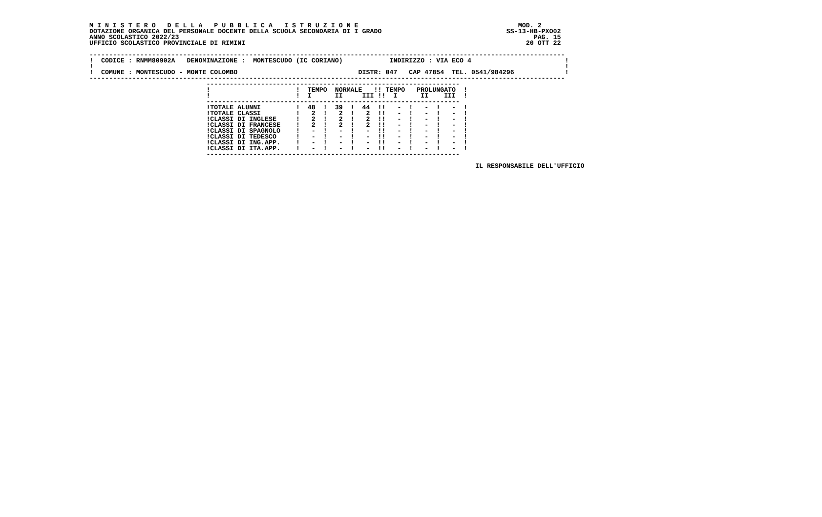M I N I S T E R O   D E L L A   P U B B L I C A   I S T R U Z I O N E                                         MOD. 2
DOTAZIONE ORGANICA DEL PERSONALE DOCENTE DELLA SCUOLA SECONDARIA DI I GRADO                                SS-13-HB-PXO02
ANNO SCOLASTICO 2022/23                                                                                           PAG. 15
UFFICIO SCOLASTICO PROVINCIALE DI RIMINI                                                                        20 OTT 22

--------------------------------------------------------------------------------------------------------------------------
!  CODICE : RNMM80902A   DENOMINAZIONE :  MONTESCUDO (IC CORIANO)            INDIRIZZO : VIA ECO 4                        !
!                                                                                                                         !
!  COMUNE : MONTESCUDO - MONTE COLOMBO                               DISTR: 047   CAP 47854  TEL. 0541/984296             !
--------------------------------------------------------------------------------------------------------------------------
                              -----------------------------------------------------------------
                              !                      !  TEMPO  NORMALE   !! TEMPO   PROLUNGATO  !
                              !                      !  I      II     III !!  I      II    III  !
                              -----------------------------------------------------------------
                              !TOTALE ALUNNI         !  48  !  39  !  44  !!   -  !   -  !   -  !
                              !TOTALE CLASSI         !   2  !   2  !   2  !!   -  !   -  !   -  !
                              !CLASSI DI INGLESE     !   2  !   2  !   2  !!   -  !   -  !   -  !
                              !CLASSI DI FRANCESE    !   2  !   2  !   2  !!   -  !   -  !   -  !
                              !CLASSI DI SPAGNOLO    !   -  !   -  !   -  !!   -  !   -  !   -  !
                              !CLASSI DI TEDESCO     !   -  !   -  !   -  !!   -  !   -  !   -  !
                              !CLASSI DI ING.APP.    !   -  !   -  !   -  !!   -  !   -  !   -  !
                              !CLASSI DI ITA.APP.    !   -  !   -  !   -  !!   -  !   -  !   -  !
                              -----------------------------------------------------------------

                                                                                                   IL RESPONSABILE DELL'UFFICIO